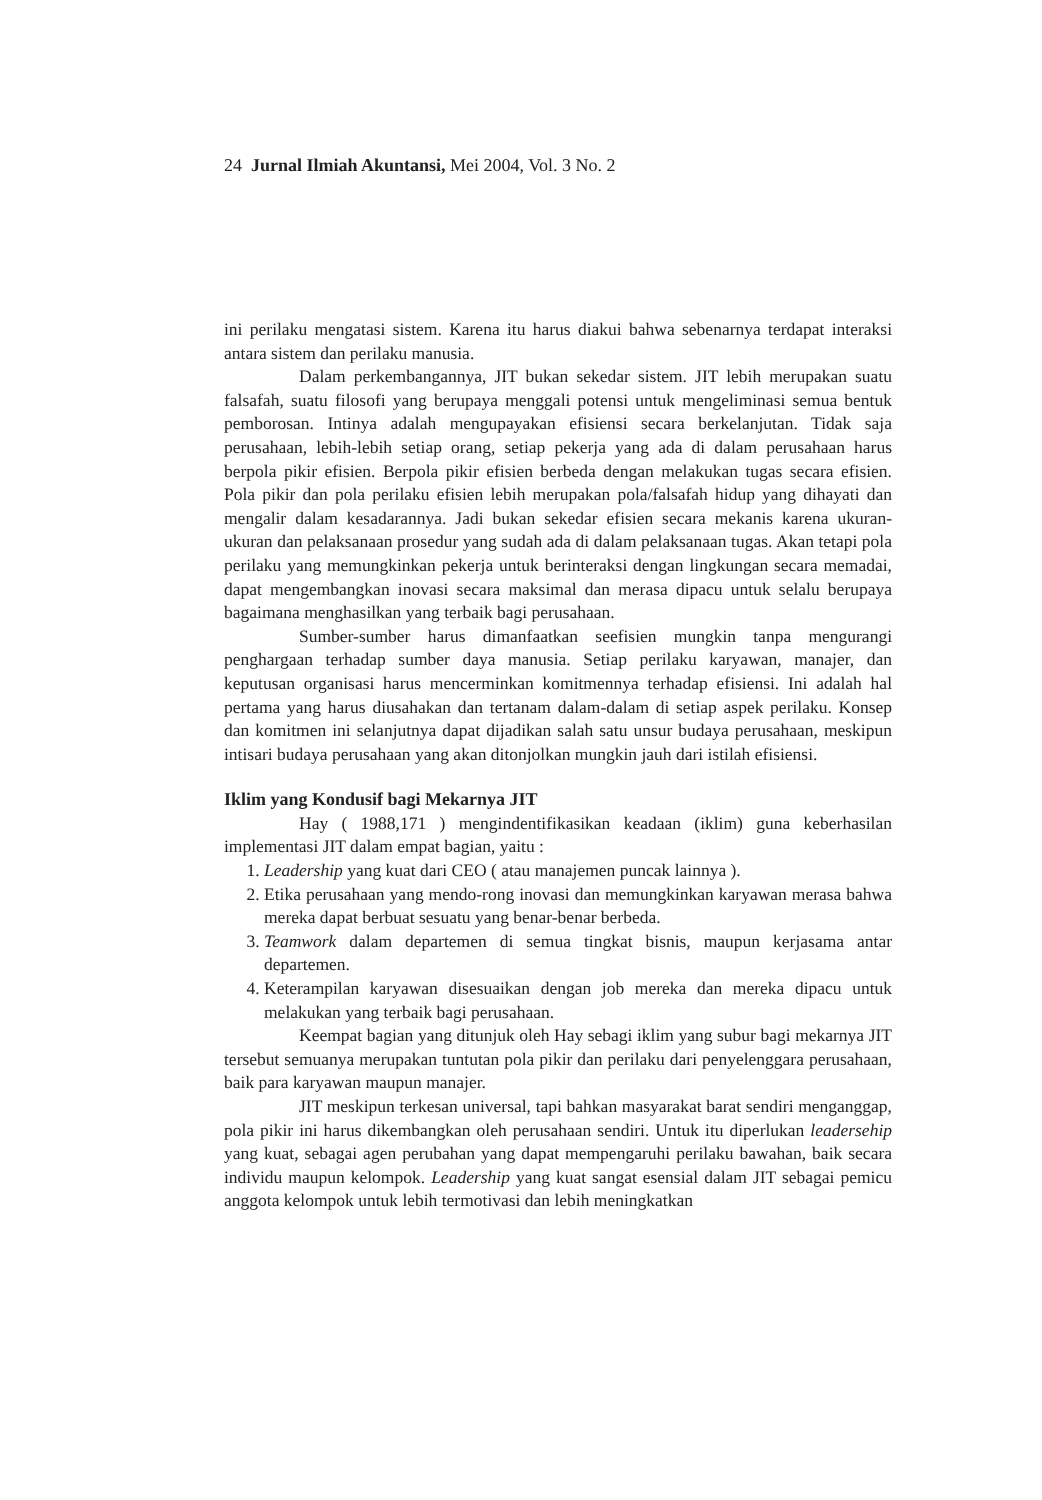24 Jurnal Ilmiah Akuntansi, Mei 2004, Vol. 3 No. 2
ini perilaku mengatasi sistem. Karena itu harus diakui bahwa sebenarnya terdapat interaksi antara sistem dan perilaku manusia.
Dalam perkembangannya, JIT bukan sekedar sistem. JIT lebih merupakan suatu falsafah, suatu filosofi yang berupaya menggali potensi untuk mengeliminasi semua bentuk pemborosan. Intinya adalah mengupayakan efisiensi secara berkelanjutan. Tidak saja perusahaan, lebih-lebih setiap orang, setiap pekerja yang ada di dalam perusahaan harus berpola pikir efisien. Berpola pikir efisien berbeda dengan melakukan tugas secara efisien. Pola pikir dan pola perilaku efisien lebih merupakan pola/falsafah hidup yang dihayati dan mengalir dalam kesadarannya. Jadi bukan sekedar efisien secara mekanis karena ukuran-ukuran dan pelaksanaan prosedur yang sudah ada di dalam pelaksanaan tugas. Akan tetapi pola perilaku yang memungkinkan pekerja untuk berinteraksi dengan lingkungan secara memadai, dapat mengembangkan inovasi secara maksimal dan merasa dipacu untuk selalu berupaya bagaimana menghasilkan yang terbaik bagi perusahaan.
Sumber-sumber harus dimanfaatkan seefisien mungkin tanpa mengurangi penghargaan terhadap sumber daya manusia. Setiap perilaku karyawan, manajer, dan keputusan organisasi harus mencerminkan komitmennya terhadap efisiensi. Ini adalah hal pertama yang harus diusahakan dan tertanam dalam-dalam di setiap aspek perilaku. Konsep dan komitmen ini selanjutnya dapat dijadikan salah satu unsur budaya perusahaan, meskipun intisari budaya perusahaan yang akan ditonjolkan mungkin jauh dari istilah efisiensi.
Iklim yang Kondusif bagi Mekarnya JIT
Hay ( 1988,171 ) mengindentifikasikan keadaan (iklim) guna keberhasilan implementasi JIT dalam empat bagian, yaitu :
1. Leadership yang kuat dari CEO ( atau manajemen puncak lainnya ).
2. Etika perusahaan yang mendo-rong inovasi dan memungkinkan karyawan merasa bahwa mereka dapat berbuat sesuatu yang benar-benar berbeda.
3. Teamwork dalam departemen di semua tingkat bisnis, maupun kerjasama antar departemen.
4. Keterampilan karyawan disesuaikan dengan job mereka dan mereka dipacu untuk melakukan yang terbaik bagi perusahaan.
Keempat bagian yang ditunjuk oleh Hay sebagi iklim yang subur bagi mekarnya JIT tersebut semuanya merupakan tuntutan pola pikir dan perilaku dari penyelenggara perusahaan, baik para karyawan maupun manajer.
JIT meskipun terkesan universal, tapi bahkan masyarakat barat sendiri menganggap, pola pikir ini harus dikembangkan oleh perusahaan sendiri. Untuk itu diperlukan leadersehip yang kuat, sebagai agen perubahan yang dapat mempengaruhi perilaku bawahan, baik secara individu maupun kelompok. Leadership yang kuat sangat esensial dalam JIT sebagai pemicu anggota kelompok untuk lebih termotivasi dan lebih meningkatkan